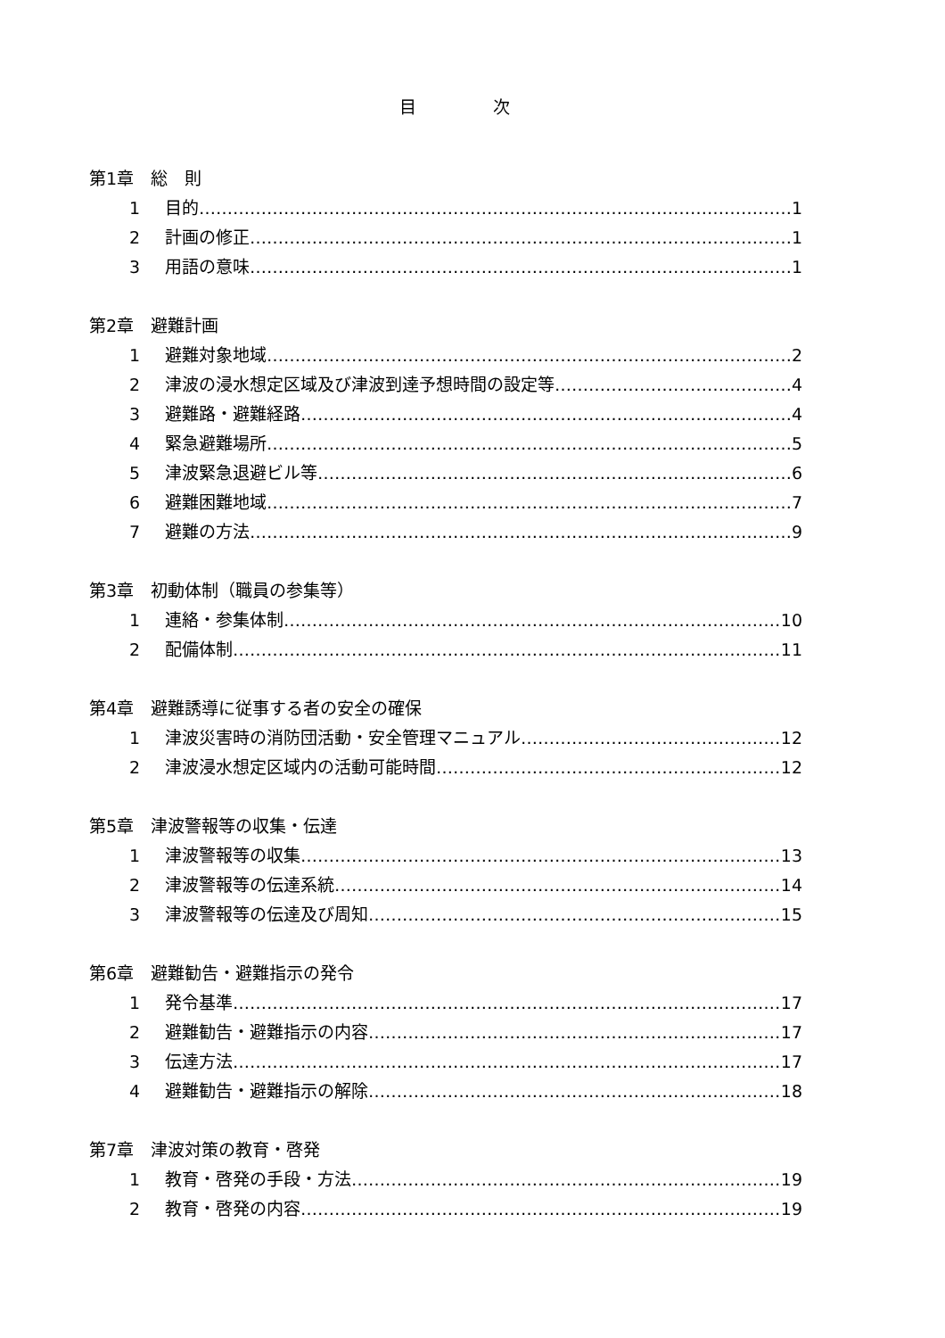目 次
第1章　総　則
1 目的 1
2 計画の修正 1
3 用語の意味 1
第2章　避難計画
1 避難対象地域 2
2 津波の浸水想定区域及び津波到達予想時間の設定等 4
3 避難路・避難経路 4
4 緊急避難場所 5
5 津波緊急退避ビル等 6
6 避難困難地域 7
7 避難の方法 9
第3章　初動体制（職員の参集等）
1 連絡・参集体制 10
2 配備体制 11
第4章　避難誘導に従事する者の安全の確保
1 津波災害時の消防団活動・安全管理マニュアル 12
2 津波浸水想定区域内の活動可能時間 12
第5章　津波警報等の収集・伝達
1 津波警報等の収集 13
2 津波警報等の伝達系統 14
3 津波警報等の伝達及び周知 15
第6章　避難勧告・避難指示の発令
1 発令基準 17
2 避難勧告・避難指示の内容 17
3 伝達方法 17
4 避難勧告・避難指示の解除 18
第7章　津波対策の教育・啓発
1 教育・啓発の手段・方法 19
2 教育・啓発の内容 19